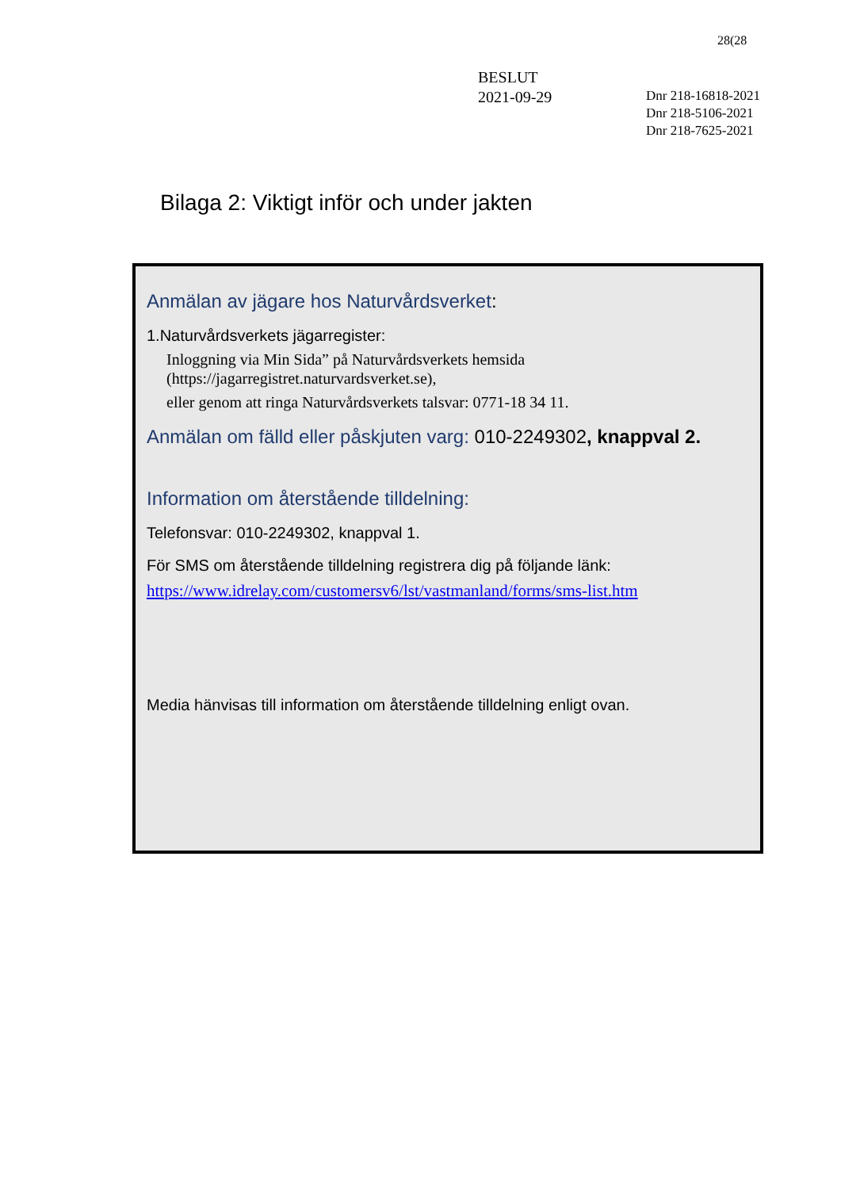28(28
BESLUT
2021-09-29
Dnr 218-16818-2021
Dnr 218-5106-2021
Dnr 218-7625-2021
Bilaga 2: Viktigt inför och under jakten
Anmälan av jägare hos Naturvårdsverket:
1.Naturvårdsverkets jägarregister:
Inloggning via Min Sida” på Naturvårdsverkets hemsida
(https://jagarregistret.naturvardsverket.se),
eller genom att ringa Naturvårdsverkets talsvar: 0771-18 34 11.
Anmälan om fälld eller påskjuten varg: 010-2249302, knappval 2.
Information om återstående tilldelning:
Telefonsvar: 010-2249302, knappval 1.
För SMS om återstående tilldelning registrera dig på följande länk:
https://www.idrelay.com/customersv6/lst/vastmanland/forms/sms-list.htm
Media hänvisas till information om återstående tilldelning enligt ovan.